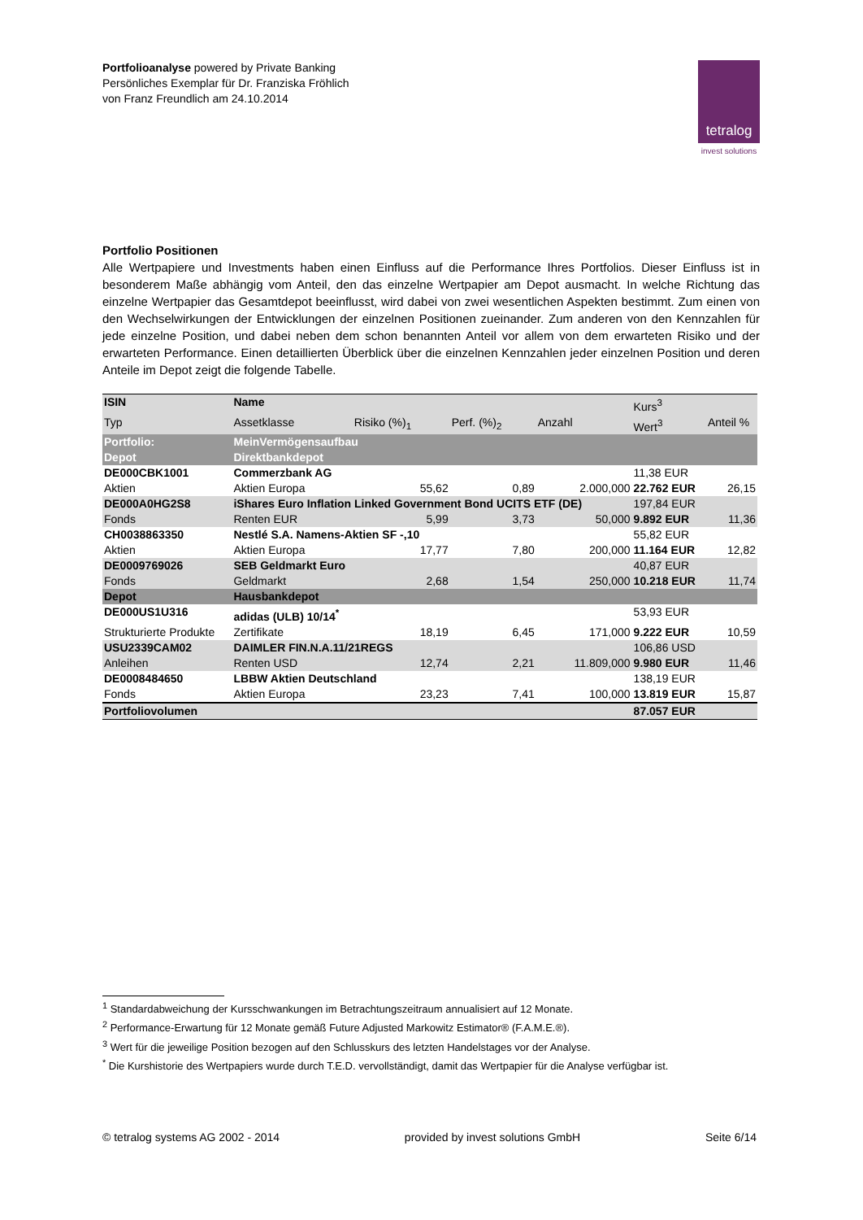Portfolioanalyse powered by Private Banking
Persönliches Exemplar für Dr. Franziska Fröhlich
von Franz Freundlich am 24.10.2014
tetralog
invest solutions
Portfolio Positionen
Alle Wertpapiere und Investments haben einen Einfluss auf die Performance Ihres Portfolios. Dieser Einfluss ist in besonderem Maße abhängig vom Anteil, den das einzelne Wertpapier am Depot ausmacht. In welche Richtung das einzelne Wertpapier das Gesamtdepot beeinflusst, wird dabei von zwei wesentlichen Aspekten bestimmt. Zum einen von den Wechselwirkungen der Entwicklungen der einzelnen Positionen zueinander. Zum anderen von den Kennzahlen für jede einzelne Position, und dabei neben dem schon benannten Anteil vor allem von dem erwarteten Risiko und der erwarteten Performance. Einen detaillierten Überblick über die einzelnen Kennzahlen jeder einzelnen Position und deren Anteile im Depot zeigt die folgende Tabelle.
| ISIN | Name | | | | Kurs<sup>3</sup> | |
| --- | --- | --- | --- | --- | --- | --- |
| Typ | Assetklasse | Risiko (%)<sub>1</sub> | Perf. (%)<sub>2</sub> | Anzahl | Wert<sup>3</sup> | Anteil % |
| Portfolio: | MeinVermögensaufbau | | | | | |
| Depot | Direktbankdepot | | | | | |
| DE000CBK1001 | Commerzbank AG | | | | 11,38 EUR | |
| Aktien | Aktien Europa | 55,62 | 0,89 | 2.000,000 | 22.762 EUR | 26,15 |
| DE000A0HG2S8 | iShares Euro Inflation Linked Government Bond UCITS ETF (DE) | | | | 197,84 EUR | |
| Fonds | Renten EUR | 5,99 | 3,73 | 50,000 | 9.892 EUR | 11,36 |
| CH0038863350 | Nestlé S.A. Namens-Aktien SF -,10 | | | | 55,82 EUR | |
| Aktien | Aktien Europa | 17,77 | 7,80 | 200,000 | 11.164 EUR | 12,82 |
| DE0009769026 | SEB Geldmarkt Euro | | | | 40,87 EUR | |
| Fonds | Geldmarkt | 2,68 | 1,54 | 250,000 | 10.218 EUR | 11,74 |
| Depot | Hausbankdepot | | | | | |
| DE000US1U316 | adidas (ULB) 10/14<sup>*</sup> | | | | 53,93 EUR | |
| Strukturierte Produkte | Zertifikate | 18,19 | 6,45 | 171,000 | 9.222 EUR | 10,59 |
| USU2339CAM02 | DAIMLER FIN.N.A.11/21REGS | | | | 106,86 USD | |
| Anleihen | Renten USD | 12,74 | 2,21 | 11.809,000 | 9.980 EUR | 11,46 |
| DE0008484650 | LBBW Aktien Deutschland | | | | 138,19 EUR | |
| Fonds | Aktien Europa | 23,23 | 7,41 | 100,000 | 13.819 EUR | 15,87 |
| Portfoliovolumen | | | | | 87.057 EUR | |
<sup>1</sup> Standardabweichung der Kursschwankungen im Betrachtungszeitraum annualisiert auf 12 Monate.
<sup>2</sup> Performance-Erwartung für 12 Monate gemäß Future Adjusted Markowitz Estimator® (F.A.M.E.®).
<sup>3</sup> Wert für die jeweilige Position bezogen auf den Schlusskurs des letzten Handelstages vor der Analyse.
<sup>*</sup> Die Kurshistorie des Wertpapiers wurde durch T.E.D. vervollständigt, damit das Wertpapier für die Analyse verfügbar ist.
© tetralog systems AG 2002 - 2014 provided by invest solutions GmbH Seite 6/14